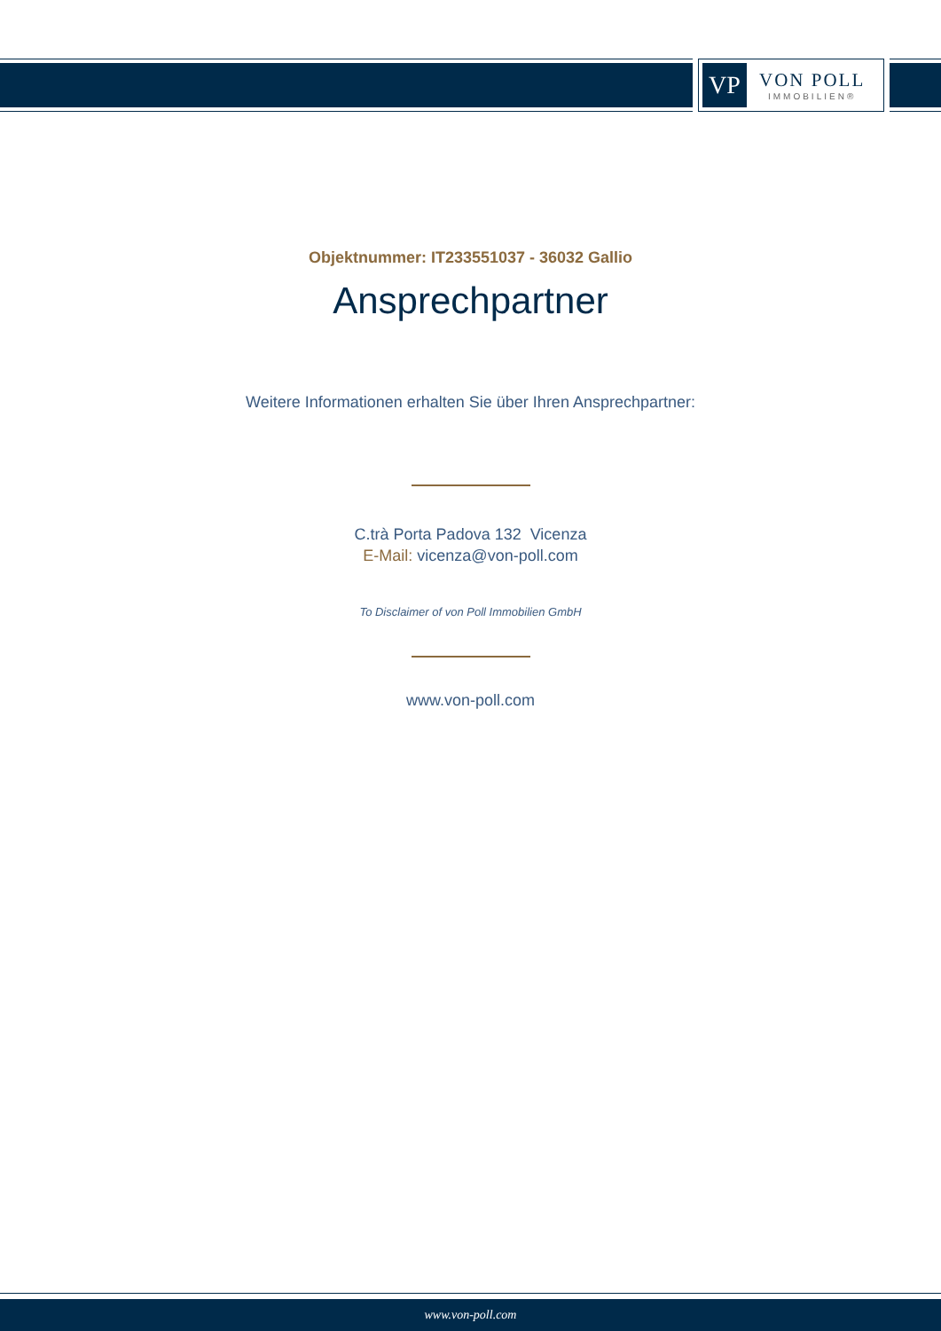VP
VON POLL
IMMOBILIEN®
Objektnummer: IT233551037 - 36032 Gallio
Ansprechpartner
Weitere Informationen erhalten Sie über Ihren Ansprechpartner:
C.trà Porta Padova 132 Vicenza
E-Mail: vicenza@von-poll.com
To Disclaimer of von Poll Immobilien GmbH
www.von-poll.com
www.von-poll.com